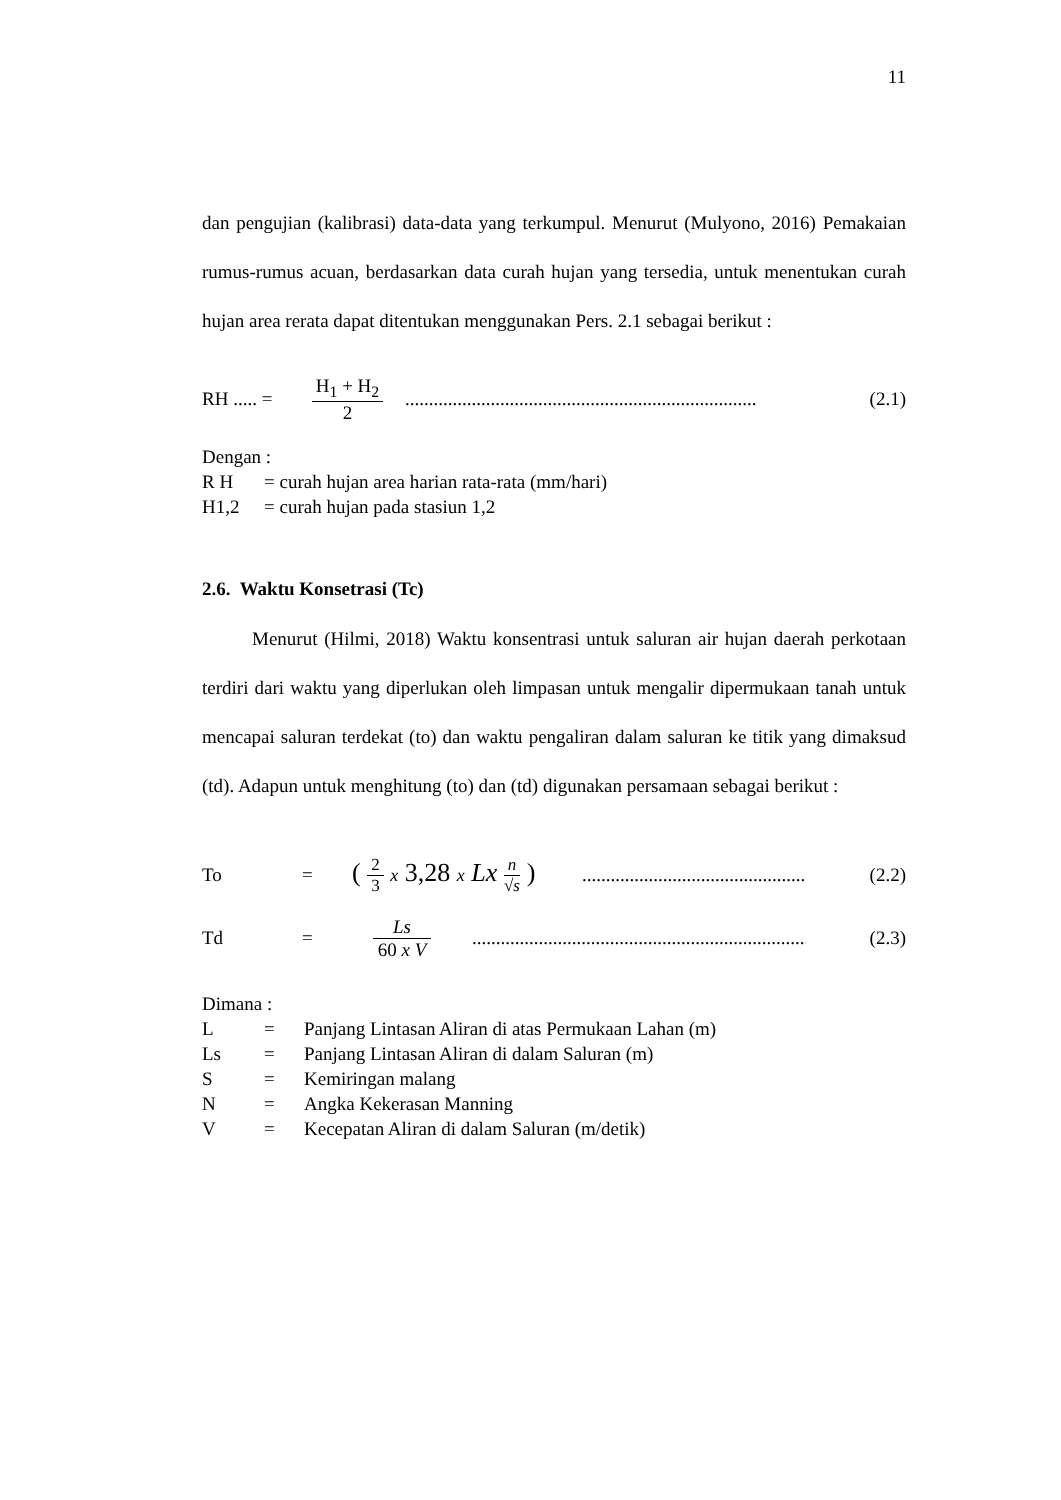11
dan pengujian (kalibrasi) data-data yang terkumpul. Menurut (Mulyono, 2016) Pemakaian rumus-rumus acuan, berdasarkan data curah hujan yang tersedia, untuk menentukan curah hujan area rerata dapat ditentukan menggunakan Pers. 2.1 sebagai berikut :
RH ..... = H<sub>1</sub> + H<sub>2</sub> 2 .......................................................................... (2.1)
Dengan :
R H = curah hujan area harian rata-rata (mm/hari)
H1,2 = curah hujan pada stasiun 1,2
2.6. Waktu Konsetrasi (Tc)
Menurut (Hilmi, 2018) Waktu konsentrasi untuk saluran air hujan daerah perkotaan terdiri dari waktu yang diperlukan oleh limpasan untuk mengalir dipermukaan tanah untuk mencapai saluran terdekat (to) dan waktu pengaliran dalam saluran ke titik yang dimaksud (td). Adapun untuk menghitung (to) dan (td) digunakan persamaan sebagai berikut :
To = ( 2 3 x 3,28 x Lx n √s ) .......................................................... (2.2)
Td = Ls 60 x V ......................................................................... (2.3)
Dimana :
L = Panjang Lintasan Aliran di atas Permukaan Lahan (m)
Ls = Panjang Lintasan Aliran di dalam Saluran (m)
S = Kemiringan malang
N = Angka Kekerasan Manning
V = Kecepatan Aliran di dalam Saluran (m/detik)